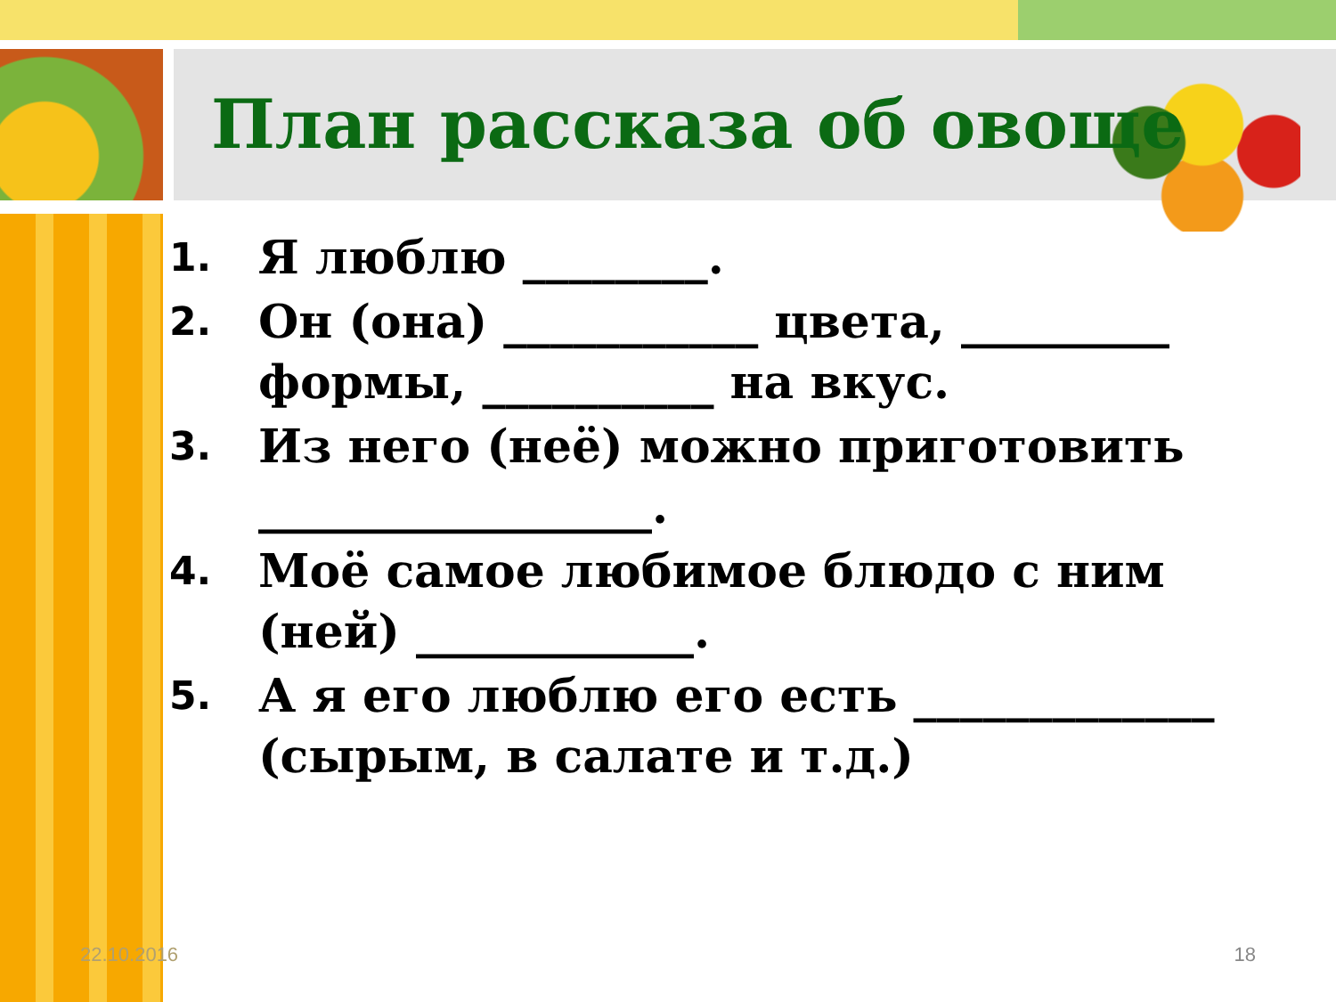План рассказа об овоще
1. Я люблю ________.
2. Он (она) ___________ цвета, _________ формы, __________ на вкус.
3. Из него (неё) можно приготовить _________________.
4. Моё самое любимое блюдо с ним (ней) ____________.
5. А я его люблю его есть _____________ (сырым, в салате и т.д.)
22.10.2016 18